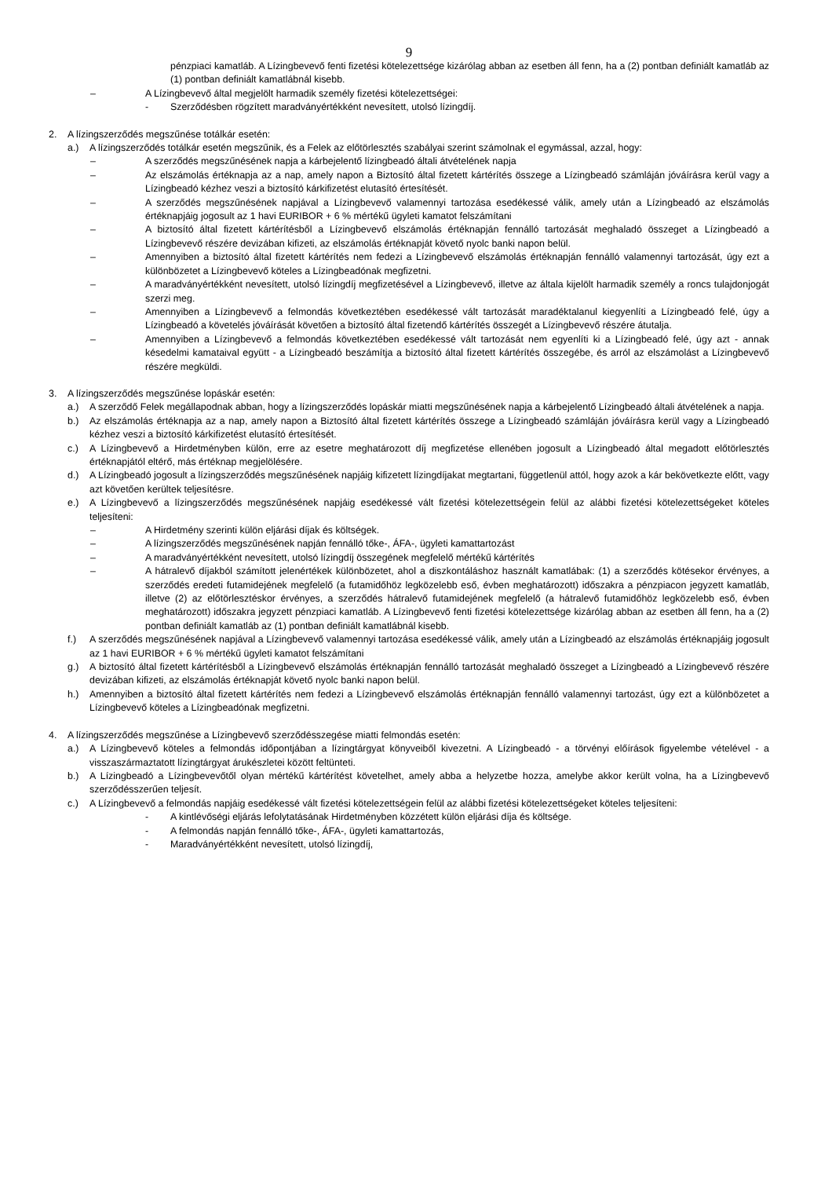9
pénzpiaci kamatláb. A Lízingbevevő fenti fizetési kötelezettsége kizárólag abban az esetben áll fenn, ha a (2) pontban definiált kamatláb az (1) pontban definiált kamatlábnál kisebb.
– A Lízingbevevő által megjelölt harmadik személy fizetési kötelezettségei:
- Szerződésben rögzített maradványértékként nevesített, utolsó lízingdíj.
2. A lízingszerződés megszűnése totálkár esetén:
a.) A lízingszerződés totálkár esetén megszűnik, és a Felek az előtörlesztés szabályai szerint számolnak el egymással, azzal, hogy:
– A szerződés megszűnésének napja a kárbejelentő lízingbeadó általi átvételének napja
– Az elszámolás értéknapja az a nap, amely napon a Biztosító által fizetett kártérítés összege a Lízingbeadó számláján jóváírásra kerül vagy a Lízingbeadó kézhez veszi a biztosító kárkifizetést elutasító értesítését.
– A szerződés megszűnésének napjával a Lízingbevevő valamennyi tartozása esedékessé válik, amely után a Lízingbeadó az elszámolás értéknapjáig jogosult az 1 havi EURIBOR + 6 % mértékű ügyleti kamatot felszámítani
– A biztosító által fizetett kártérítésből a Lízingbevevő elszámolás értéknapján fennálló tartozását meghaladó összeget a Lízingbeadó a Lízingbevevő részére devizában kifizeti, az elszámolás értéknapját követő nyolc banki napon belül.
– Amennyiben a biztosító által fizetett kártérítés nem fedezi a Lízingbevevő elszámolás értéknapján fennálló valamennyi tartozását, úgy ezt a különbözetet a Lízingbevevő köteles a Lízingbeadónak megfizetni.
– A maradványértékként nevesített, utolsó lízingdíj megfizetésével a Lízingbevevő, illetve az általa kijelölt harmadik személy a roncs tulajdonjogát szerzi meg.
– Amennyiben a Lízingbevevő a felmondás következtében esedékessé vált tartozását maradéktalanul kiegyenlíti a Lízingbeadó felé, úgy a Lízingbeadó a követelés jóváírását követően a biztosító által fizetendő kártérítés összegét a Lízingbevevő részére átutalja.
– Amennyiben a Lízingbevevő a felmondás következtében esedékessé vált tartozását nem egyenlíti ki a Lízingbeadó felé, úgy azt - annak késedelmi kamataival együtt - a Lízingbeadó beszámítja a biztosító által fizetett kártérítés összegébe, és arról az elszámolást a Lízingbevevő részére megküldi.
3. A lízingszerződés megszűnése lopáskár esetén:
a.) A szerződő Felek megállapodnak abban, hogy a lízingszerződés lopáskár miatti megszűnésének napja a kárbejelentő Lízingbeadó általi átvételének a napja.
b.) Az elszámolás értéknapja az a nap, amely napon a Biztosító által fizetett kártérítés összege a Lízingbeadó számláján jóváírásra kerül vagy a Lízingbeadó kézhez veszi a biztosító kárkifizetést elutasító értesítését.
c.) A Lízingbevevő a Hirdetményben külön, erre az esetre meghatározott díj megfizetése ellenében jogosult a Lízingbeadó által megadott előtörlesztés értéknapjától eltérő, más értéknap megjelölésére.
d.) A Lízingbeadó jogosult a lízingszerződés megszűnésének napjáig kifizetett lízingdíjakat megtartani, függetlenül attól, hogy azok a kár bekövetkezte előtt, vagy azt követően kerültek teljesítésre.
e.) A Lízingbevevő a lízingszerződés megszűnésének napjáig esedékessé vált fizetési kötelezettségein felül az alábbi fizetési kötelezettségeket köteles teljesíteni:
– A Hirdetmény szerinti külön eljárási díjak és költségek.
– A lízingszerződés megszűnésének napján fennálló tőke-, ÁFA-, ügyleti kamattartozást
– A maradványértékként nevesített, utolsó lízingdíj összegének megfelelő mértékű kártérítés
– A hátralevő díjakból számított jelenértékek különbözetet, ahol a diszkontáláshoz használt kamatlábak: (1) a szerződés kötésekor érvényes, a szerződés eredeti futamidejének megfelelő (a futamidőhöz legközelebb eső, évben meghatározott) időszakra a pénzpiacon jegyzett kamatláb, illetve (2) az előtörlesztéskor érvényes, a szerződés hátralevő futamidejének megfelelő (a hátralevő futamidőhöz legközelebb eső, évben meghatározott) időszakra jegyzett pénzpiaci kamatláb. A Lízingbevevő fenti fizetési kötelezettsége kizárólag abban az esetben áll fenn, ha a (2) pontban definiált kamatláb az (1) pontban definiált kamatlábnál kisebb.
f.) A szerződés megszűnésének napjával a Lízingbevevő valamennyi tartozása esedékessé válik, amely után a Lízingbeadó az elszámolás értéknapjáig jogosult az 1 havi EURIBOR + 6 % mértékű ügyleti kamatot felszámítani
g.) A biztosító által fizetett kártérítésből a Lízingbevevő elszámolás értéknapján fennálló tartozását meghaladó összeget a Lízingbeadó a Lízingbevevő részére devizában kifizeti, az elszámolás értéknapját követő nyolc banki napon belül.
h.) Amennyiben a biztosító által fizetett kártérítés nem fedezi a Lízingbevevő elszámolás értéknapján fennálló valamennyi tartozást, úgy ezt a különbözetet a Lízingbevevő köteles a Lízingbeadónak megfizetni.
4. A lízingszerződés megszűnése a Lízingbevevő szerződésszegése miatti felmondás esetén:
a.) A Lízingbevevő köteles a felmondás időpontjában a lízingtárgyat könyveiből kivezetni. A Lízingbeadó - a törvényi előírások figyelembe vételével - a visszaszármaztatott lízingtárgyat árukészletei között feltünteti.
b.) A Lízingbeadó a Lízingbevevőtől olyan mértékű kártérítést követelhet, amely abba a helyzetbe hozza, amelybe akkor került volna, ha a Lízingbevevő szerződésszerűen teljesít.
c.) A Lízingbevevő a felmondás napjáig esedékessé vált fizetési kötelezettségein felül az alábbi fizetési kötelezettségeket köteles teljesíteni:
- A kintlévőségi eljárás lefolytatásának Hirdetményben közzétett külön eljárási díja és költsége.
- A felmondás napján fennálló tőke-, ÁFA-, ügyleti kamattartozás,
- Maradványértékként nevesített, utolsó lízingdíj,